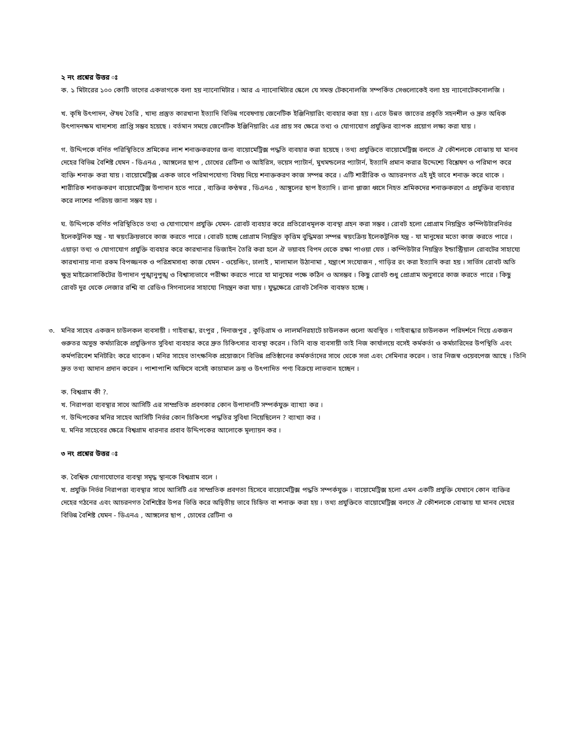২ নং প্রশ্নের উত্তর ঃ
ক. ১ মিটারের ১০০ কোটি ভাগের একভাগকে বলা হয় ন্যানোমিটার । আর এ ন্যানোমিটার স্কেলে যে সমস্ত টেকনোলজি সম্পর্কিত সেগুলোকেই বলা হয় ন্যানোটেকনোলজি ।
খ. কৃষি উৎপাদন, ঔষধ তৈরি , খাদ্য প্রস্তুত কারখানা ইত্যাদি বিভিন্ন গবেষণায় জেনেটিক ইঞ্জিনিয়ারিং ব্যবহার করা হয় । এতে উন্নত জাতের প্রকৃতি সহনশীল ও দ্রুত অধিক উৎপাদনক্ষম খাদ্যশস্য প্রাপ্তি সম্ভব হয়েছে । বর্তমান সময়ে জেনেটিক ইঞ্জিনিয়ারিং এর প্রায় সব ক্ষেত্রে তথ্য ও যোগাযোগ প্রযুক্তির ব্যাপক প্রয়োগ লক্ষ্য করা যায় ।
গ. উদ্দিপকে বর্ণিত পরিস্থিতিতে শ্রমিকের লাশ শনাক্তকরণের জন্য বায়োমেট্রিক্স পদ্ধতি ব্যবহার করা হয়েছে । তথ্য প্রযুক্তিতে বায়োমেট্রিক্স বলতে ঐ কৌশলকে বোঝায় যা মানব দেহের বিভিন্ন বৈশিষ্ট যেমন - ডিএনএ , আঙ্গলের ছাপ , চোখের রেটিনা ও আইরিস, ভয়েস প্যাটার্ন, মুখমন্ডলের প্যাটার্ন, ইত্যাদি প্রমান করার উদ্দেশ্যে বিশ্লেষণ ও পরিমাপ করে ব্যক্তি শনাক্ত করা যায় । বায়োমেট্রিক্স একক ভাবে পরিমাপযোগ্য বিষয় দিয়ে শনাক্তকরণ কাজ সম্পন্ন করে । এটি শারীরিক ও আচরনগত এই দুই ভাবে শনাক্ত করে থাকে । শারীরিক শনাক্তকরণ বায়োমেট্রিক্স উপাদান হতে পারে , ব্যক্তির কণ্ঠস্বর , ডিএনএ , আঙ্গুলের ছাপ ইত্যাদি । রানা প্লাজা ধ্বসে নিহত শ্রমিকদের শনাক্তকরণে এ প্রযুক্তির ব্যবহার করে লাশের পরিচয় জানা সম্ভব হয় ।
ঘ. উদ্দিপকে বর্ণিত পরিস্থিতিতে তথ্য ও যোগাযোগ প্রযুক্তি যেমন- রোবট ব্যবহার করে প্রতিরোধমূলক ব্যবস্থা গ্রহন করা সম্ভব । রোবট হলো প্রোগ্রাম নিয়ন্ত্রিত কম্পিউটারনির্ভর ইলেকট্রনিক যন্ত্র - যা স্বয়ংক্রিয়ভাবে কাজ করতে পারে । বোরট হচ্ছে প্রোগ্রাম নিয়ন্ত্রিত কৃত্তিম বুদ্ধিমত্তা সম্পন্ন স্বয়ংক্রিয় ইলেকট্রনিক যন্ত্র - যা মানুষের মতো কাজ করতে পারে । এয়াড়া তথ্য ও যোগাযোগ প্রযুক্তি ব্যবহার করে কারখানার ডিজাইন তৈরি করা হলে ঐ ভয়াবহ বিপদ থেকে রক্ষা পাওয়া যেত । কম্পিউটার নিয়ন্ত্রিত ইন্ডাস্ট্রিয়াল রোবটের সাহায্যে কারখানায় নানা রকম বিপজ্জনক ও পরিশ্রমসাধ্য কাজ যেমন - ওয়েল্ডিং, ঢালাই , মালামাল উঠানামা , যন্ত্রাংশ সংযোজন , গাড়ির রং করা ইত্যাদি করা হয় । সার্ভিস রোবট অতি ক্ষুদ্র মাইক্রোসার্কিটের উপাদান পুঙ্খানুপুঙ্খ ও বিশ্বাস্যভাবে পরীক্ষা করতে পারে যা মানুষের পক্ষে কঠিন ও অসম্ভব । কিছু রোবট শুধু প্রোগ্রাম অনুসারে কাজ করতে পারে । কিছু রোবট দুর থেকে লেজার রশ্মি বা রেডিও সিগনালের সাহায্যে নিয়ন্ত্রন করা যায় । যুদ্ধক্ষেত্রে রোবট সৈনিক ব্যবহৃত হচ্ছে ।
৩. মনির সাহেব একজন চাউলকল ব্যবসায়ী । গাইবান্ধা, রংপুর , দিনাজপুর , কুড়িগ্রাম ও লালমনিরহাটে চাউলকল গুলো অবস্থিত । গাইবান্ধার চাউলকল পরিদর্শনে গিয়ে একজন গুরুতর অসুস্ত কর্মচারিকে প্রযুক্তিগত সুবিধা ব্যবহার করে দ্রুত চিকিৎসার ব্যবস্থা করেন । তিনি ব্যস্ত ব্যবসায়ী তাই নিজ কার্যালয়ে বসেই কর্মকর্তা ও কর্মচারিদের উপস্থিতি এবং কর্মপরিবেশ মনিটরিং করে থাকেন । মনির সাহেব তাৎক্ষনিক প্রয়োজনে বিভিন্ন প্রতিষ্ঠানের কর্মকর্তাদের সাথে থেকে সভা এবং সেমিনার করেন । তার নিজস্ব ওয়েবপেজ আছে । তিনি দ্রুত তথ্য আদান প্রদান করেন । পাশাপাশি অফিসে বসেই কাচামাল ক্রয় ও উৎপাদিত পণ্য বিক্রয়ে লাভবান হচ্ছেন ।
ক. বিশ্বগ্রাম কী ?.
খ. নিরাপত্তা ব্যবস্থার সাথে আসিটি এর সাম্প্রতিক প্রবণকার কোন উপাদানটি সম্পর্কযুক্ত ব্যাখ্যা কর ।
গ. উদ্দিপকের মনির সাহেব আসিটি নির্ভর কোন চিকিৎসা পদ্ধতির সুবিধা নিয়েছিলেন ? ব্যাখ্যা কর ।
ঘ. মনির সাহেবের ক্ষেত্রে বিশ্বগ্রাম ধারনার প্রবাব উদ্দিপকের আলোকে মূল্যায়ন কর ।
৩ নং প্রশ্নের উত্তর ঃ
ক. বৈশ্বিক যোগাযোগের ব্যবস্থা সমৃদ্ধ স্থানকে বিশ্বগ্রাম বলে ।
খ. প্রযুক্তি নির্ভর নিরাপত্তা ব্যবস্থার সাথে আসিটি এর সাম্প্রতিক প্রবণতা হিসেবে বায়োমেট্রিক্স পদ্ধতি সম্পর্কযুক্ত । বায়োমেট্রিক্স হলো এমন একটি প্রযুক্তি যেখানে কোন ব্যক্তির দেহের গঠনের এবং আচরনগত বৈশিষ্টের উপর ভিত্তি করে অদ্বিতীয় ভাবে চিহ্নিত বা শনাক্ত করা হয় । তথ্য প্রযুক্তিতে বায়োমেট্রিক্স বলতে ঐ কৌশলকে বোঝায় যা মানব দেহের বিভিন্ন বৈশিষ্ট যেমন - ডিএনএ , আঙ্গলের ছাপ , চোখের রেটিনা ও